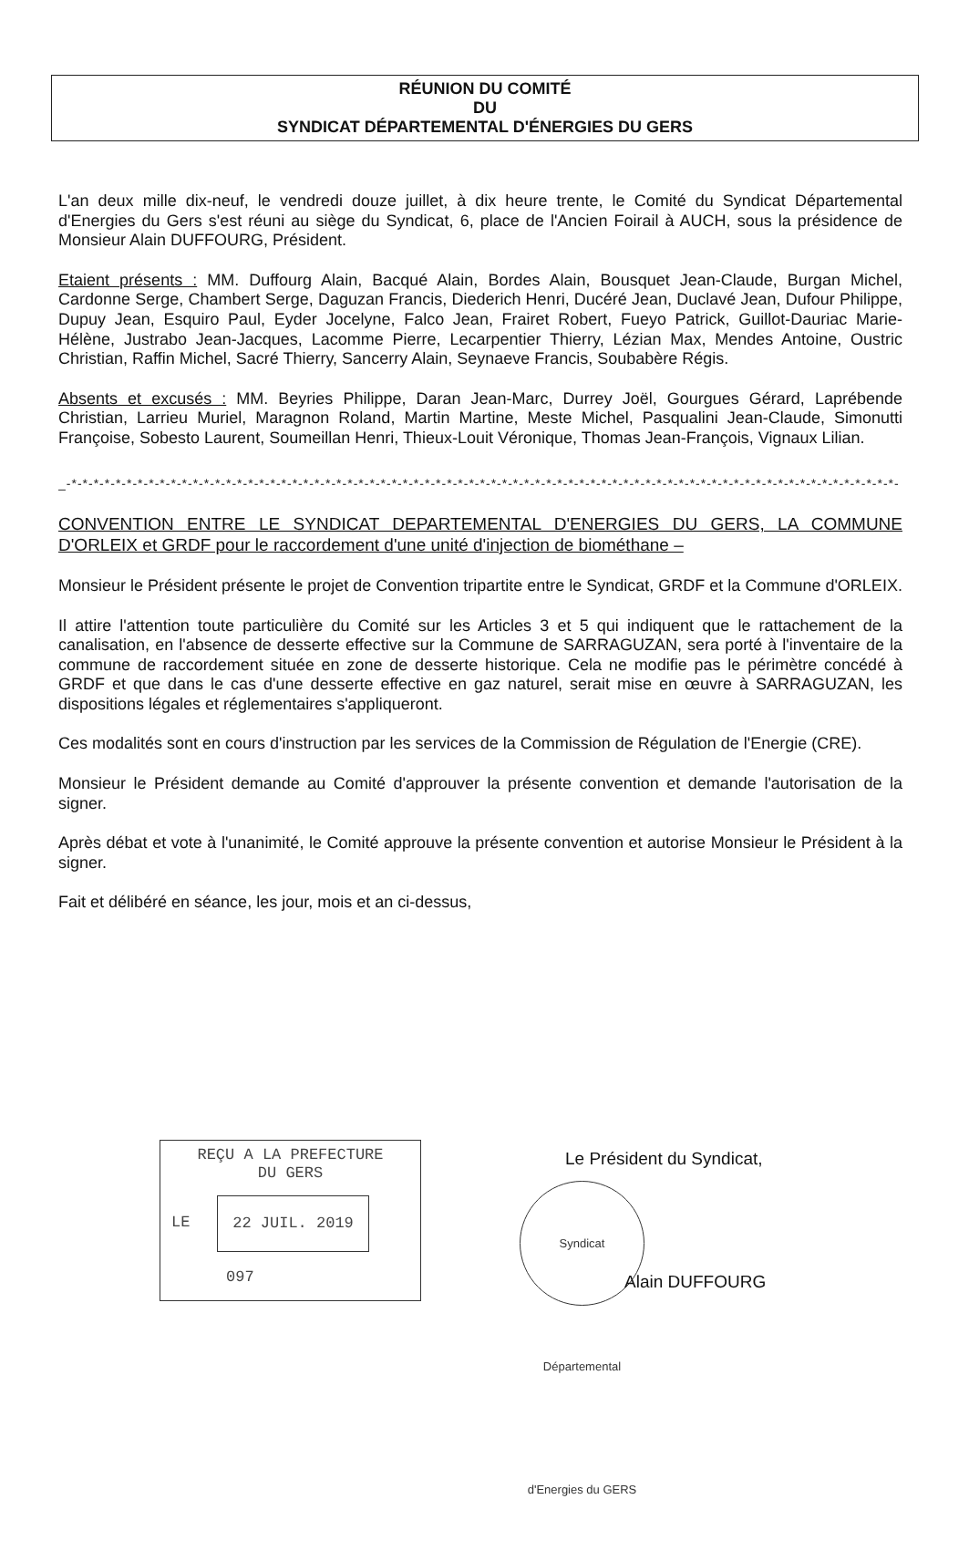RÉUNION DU COMITÉ
DU
SYNDICAT DÉPARTEMENTAL D'ÉNERGIES DU GERS
L'an deux mille dix-neuf, le vendredi douze juillet, à dix heure trente, le Comité du Syndicat Départemental d'Energies du Gers s'est réuni au siège du Syndicat, 6, place de l'Ancien Foirail à AUCH, sous la présidence de Monsieur Alain DUFFOURG, Président.
Etaient présents : MM. Duffourg Alain, Bacqué Alain, Bordes Alain, Bousquet Jean-Claude, Burgan Michel, Cardonne Serge, Chambert Serge, Daguzan Francis, Diederich Henri, Ducéré Jean, Duclavé Jean, Dufour Philippe, Dupuy Jean, Esquiro Paul, Eyder Jocelyne, Falco Jean, Frairet Robert, Fueyo Patrick, Guillot-Dauriac Marie-Hélène, Justrabo Jean-Jacques, Lacomme Pierre, Lecarpentier Thierry, Lézian Max, Mendes Antoine, Oustric Christian, Raffin Michel, Sacré Thierry, Sancerry Alain, Seynaeve Francis, Soubabère Régis.
Absents et excusés : MM. Beyries Philippe, Daran Jean-Marc, Durrey Joël, Gourgues Gérard, Laprébende Christian, Larrieu Muriel, Maragnon Roland, Martin Martine, Meste Michel, Pasqualini Jean-Claude, Simonutti Françoise, Sobesto Laurent, Soumeillan Henri, Thieux-Louit Véronique, Thomas Jean-François, Vignaux Lilian.
_-*-*-*-*-*-*-*-*-*-*-*-*-*-*-*-*-*-*-*-*-*-*-*-*-*-*-*-*-*-*-*-*-*-*-*-*-*-*-*-*-*-*-*-*-*-*-*-*-*-*-*-*-*-*-*-*-*-*-*-*-*-*-*-*-*-*-*-*-*-*-*-*-*-*-*-
CONVENTION ENTRE LE SYNDICAT DEPARTEMENTAL D'ENERGIES DU GERS, LA COMMUNE D'ORLEIX et GRDF pour le raccordement d'une unité d'injection de biométhane –
Monsieur le Président présente le projet de Convention tripartite entre le Syndicat, GRDF et la Commune d'ORLEIX.
Il attire l'attention toute particulière du Comité sur les Articles 3 et 5 qui indiquent que le rattachement de la canalisation, en l'absence de desserte effective sur la Commune de SARRAGUZAN, sera porté à l'inventaire de la commune de raccordement située en zone de desserte historique. Cela ne modifie pas le périmètre concédé à GRDF et que dans le cas d'une desserte effective en gaz naturel, serait mise en œuvre à SARRAGUZAN, les dispositions légales et réglementaires s'appliqueront.
Ces modalités sont en cours d'instruction par les services de la Commission de Régulation de l'Energie (CRE).
Monsieur le Président demande au Comité d'approuver la présente convention et demande l'autorisation de la signer.
Après débat et vote à l'unanimité, le Comité approuve la présente convention et autorise Monsieur le Président à la signer.
Fait et délibéré en séance, les jour, mois et an ci-dessus,
REÇU A LA PREFECTURE
DU GERS
LE
22 JUIL. 2019
097
Le Président du Syndicat,
Syndicat Départemental d'Energies du GERS
Alain DUFFOURG